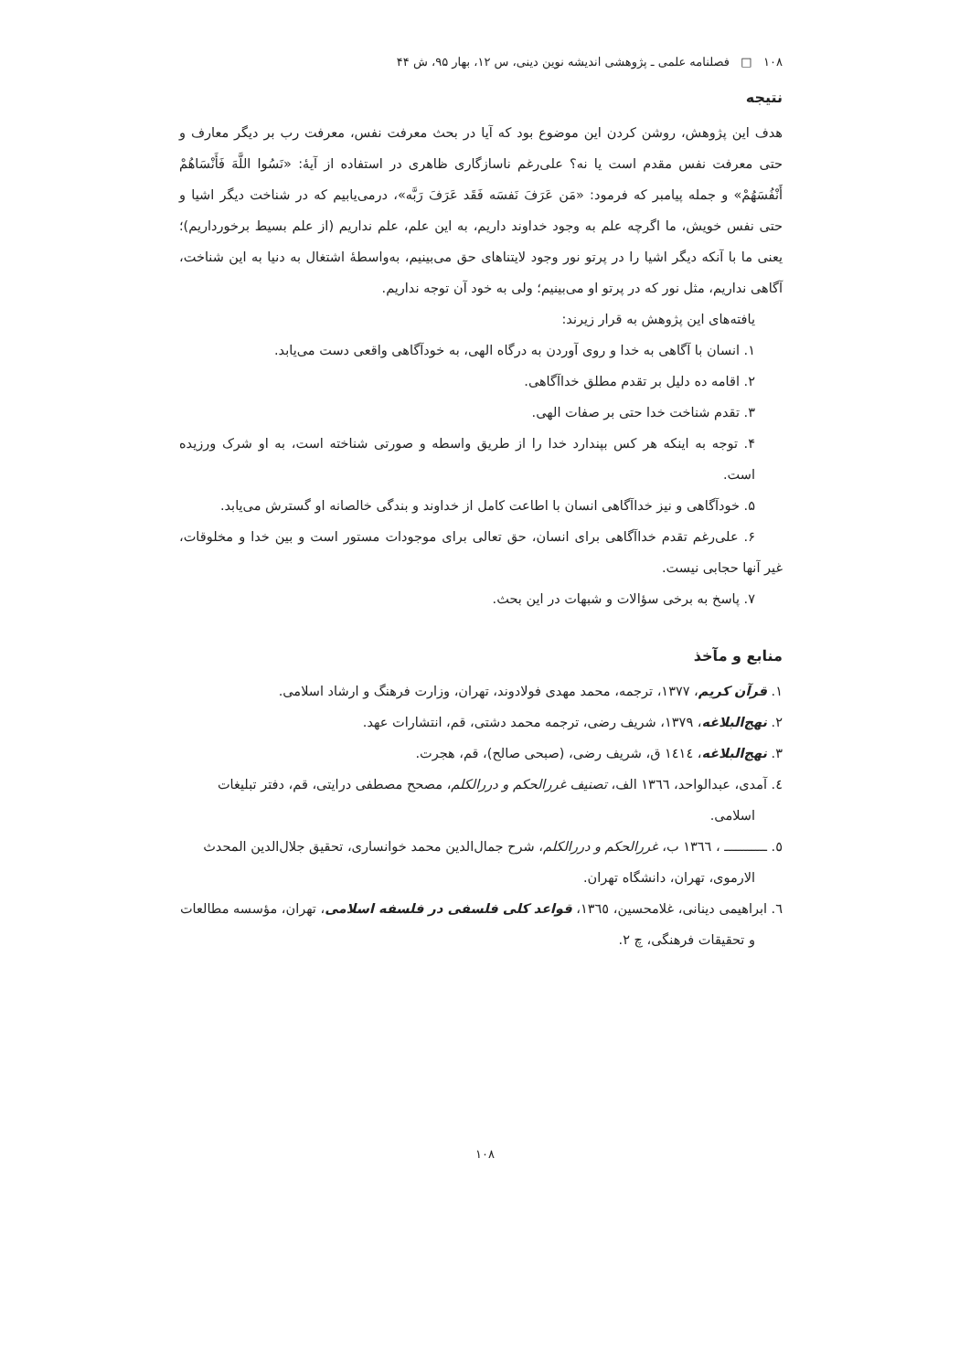۱۰۸ □ فصلنامه علمی ـ پژوهشی اندیشه نوین دینی، س ۱۲، بهار ۹۵، ش ۴۴
نتیجه
هدف این پژوهش، روشن کردن این موضوع بود که آیا در بحث معرفت نفس، معرفت رب بر دیگر معارف و حتی معرفت نفس مقدم است یا نه؟ علی‌رغم ناسازگاری ظاهری در استفاده از آیهٔ: «نَسُوا اللَّهَ فَأَنْسَاهُمْ أَنْفُسَهُمْ» و جمله پیامبر که فرمود: «مَن عَرَفَ نَفسَه فَقَد عَرَفَ رَبَّه»، درمی‌یابیم که در شناخت دیگر اشیا و حتی نفس خویش، ما اگرچه علم به وجود خداوند داریم، به این علم، علم نداریم (از علم بسیط برخورداریم)؛ یعنی ما با آنکه دیگر اشیا را در پرتو نور وجود لایتناهای حق می‌بینیم، به‌واسطهٔ اشتغال به دنیا به این شناخت، آگاهی نداریم، مثل نور که در پرتو او می‌بینیم؛ ولی به خود آن توجه نداریم.
یافته‌های این پژوهش به قرار زیرند:
۱. انسان با آگاهی به خدا و روی آوردن به درگاه الهی، به خودآگاهی واقعی دست می‌یابد.
۲. اقامه ده دلیل بر تقدم مطلق خداآگاهی.
۳. تقدم شناخت خدا حتی بر صفات الهی.
۴. توجه به اینکه هر کس بپندارد خدا را از طریق واسطه و صورتی شناخته است، به او شرک ورزیده است.
۵. خودآگاهی و نیز خداآگاهی انسان با اطاعت کامل از خداوند و بندگی خالصانه او گسترش می‌یابد.
۶. علی‌رغم تقدم خداآگاهی برای انسان، حق تعالی برای موجودات مستور است و بین خدا و مخلوقات، غیر آنها حجابی نیست.
۷. پاسخ به برخی سؤالات و شبهات در این بحث.
منابع و مآخذ
۱. قرآن کریم، ۱۳۷۷، ترجمه، محمد مهدی فولادوند، تهران، وزارت فرهنگ و ارشاد اسلامی.
۲. نهج‌البلاغه، ۱۳۷۹، شریف رضی، ترجمه محمد دشتی، قم، انتشارات عهد.
۳. نهج‌البلاغه، ۱٤۱٤ ق، شریف رضی، (صبحی صالح)، قم، هجرت.
٤. آمدی، عبدالواحد، ۱۳٦٦ الف، تصنیف غررالحکم و دررالکلم، مصحح مصطفی درایتی، قم، دفتر تبلیغات اسلامی.
٥. ـــــــــــ ، ۱۳٦٦ ب، غررالحکم و دررالکلم، شرح جمال‌الدین محمد خوانساری، تحقیق جلال‌الدین المحدث الارموی، تهران، دانشگاه تهران.
٦. ابراهیمی دینانی، غلامحسین، ۱۳٦٥، قواعد کلی فلسفی در فلسفه اسلامی، تهران، مؤسسه مطالعات و تحقیقات فرهنگی، چ ۲.
۱۰۸